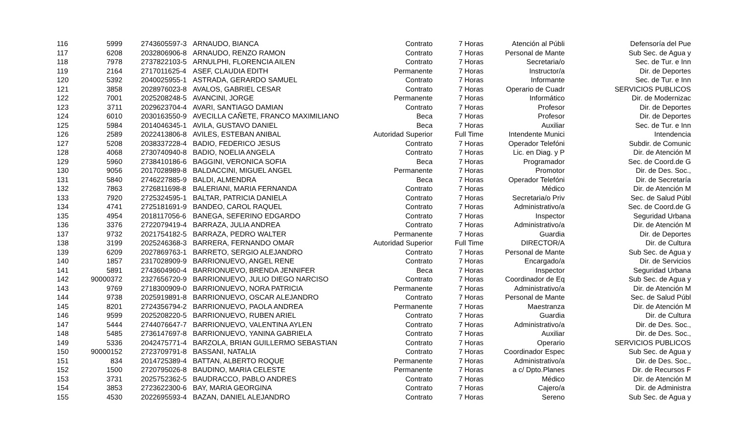| 116 | 5999 | 2743605597-3 | ARNAUDO, BIANCA | Contrato | 7 Horas | Atención al Públi | Defensoría del Pue |
| 117 | 6208 | 2032806906-8 | ARNAUDO, RENZO RAMON | Contrato | 7 Horas | Personal de Mante | Sub Sec. de Agua y |
| 118 | 7978 | 2737822103-5 | ARNULPHI, FLORENCIA AILEN | Contrato | 7 Horas | Secretaria/o | Sec. de Tur. e Inn |
| 119 | 2164 | 2717011625-4 | ASEF, CLAUDIA EDITH | Permanente | 7 Horas | Instructor/a | Dir. de Deportes |
| 120 | 5392 | 2040025955-1 | ASTRADA, GERARDO SAMUEL | Contrato | 7 Horas | Informante | Sec. de Tur. e Inn |
| 121 | 3858 | 2028976023-8 | AVALOS, GABRIEL CESAR | Contrato | 7 Horas | Operario de Cuadr | SERVICIOS PUBLICOS |
| 122 | 7001 | 2025208248-5 | AVANCINI, JORGE | Permanente | 7 Horas | Informático | Dir. de Modernizac |
| 123 | 3711 | 2029623704-4 | AVARI, SANTIAGO DAMIAN | Contrato | 7 Horas | Profesor | Dir. de Deportes |
| 124 | 6010 | 2030163550-9 | AVECILLA CAÑETE, FRANCO MAXIMILIANO | Beca | 7 Horas | Profesor | Dir. de Deportes |
| 125 | 5984 | 2014046345-1 | AVILA, GUSTAVO DANIEL | Beca | 7 Horas | Auxiliar | Sec. de Tur. e Inn |
| 126 | 2589 | 2022413806-8 | AVILES, ESTEBAN ANIBAL | Autoridad Superior | Full Time | Intendente Munici | Intendencia |
| 127 | 5208 | 2038337228-4 | BADIO, FEDERICO JESUS | Contrato | 7 Horas | Operador Telefóni | Subdir. de Comunic |
| 128 | 4068 | 2730740940-8 | BADIO, NOELIA ANGELA | Contrato | 7 Horas | Lic. en Diag. y P | Dir. de Atención M |
| 129 | 5960 | 2738410186-6 | BAGGINI, VERONICA SOFIA | Beca | 7 Horas | Programador | Sec. de Coord.de G |
| 130 | 9056 | 2017028989-8 | BALDACCINI, MIGUEL ANGEL | Permanente | 7 Horas | Promotor | Dir. de Des. Soc., |
| 131 | 5840 | 2746227885-9 | BALDI, ALMENDRA | Beca | 7 Horas | Operador Telefóni | Dir. de Secretaría |
| 132 | 7863 | 2726811698-8 | BALERIANI, MARIA FERNANDA | Contrato | 7 Horas | Médico | Dir. de Atención M |
| 133 | 7920 | 2725324595-1 | BALTAR, PATRICIA DANIELA | Contrato | 7 Horas | Secretaria/o Priv | Sec. de Salud Públ |
| 134 | 4741 | 2725181691-9 | BANDEO, CAROL RAQUEL | Contrato | 7 Horas | Administrativo/a | Sec. de Coord.de G |
| 135 | 4954 | 2018117056-6 | BANEGA, SEFERINO EDGARDO | Contrato | 7 Horas | Inspector | Seguridad Urbana |
| 136 | 3376 | 2722079419-4 | BARRAZA, JULIA ANDREA | Contrato | 7 Horas | Administrativo/a | Dir. de Atención M |
| 137 | 9732 | 2021754182-5 | BARRAZA, PEDRO WALTER | Permanente | 7 Horas | Guardia | Dir. de Deportes |
| 138 | 3199 | 2025246368-3 | BARRERA, FERNANDO OMAR | Autoridad Superior | Full Time | DIRECTOR/A | Dir. de Cultura |
| 139 | 6209 | 2027869763-1 | BARRETO, SERGIO ALEJANDRO | Contrato | 7 Horas | Personal de Mante | Sub Sec. de Agua y |
| 140 | 1857 | 2317028909-9 | BARRIONUEVO, ANGEL RENE | Contrato | 7 Horas | Encargado/a | Dir. de Servicios |
| 141 | 5891 | 2743604960-4 | BARRIONUEVO, BRENDA JENNIFER | Beca | 7 Horas | Inspector | Seguridad Urbana |
| 142 | 90000372 | 2327656720-9 | BARRIONUEVO, JULIO DIEGO NARCISO | Contrato | 7 Horas | Coordinador de Eq | Sub Sec. de Agua y |
| 143 | 9769 | 2718300909-0 | BARRIONUEVO, NORA PATRICIA | Permanente | 7 Horas | Administrativo/a | Dir. de Atención M |
| 144 | 9738 | 2025919891-8 | BARRIONUEVO, OSCAR ALEJANDRO | Contrato | 7 Horas | Personal de Mante | Sec. de Salud Públ |
| 145 | 8201 | 2724356794-2 | BARRIONUEVO, PAOLA ANDREA | Permanente | 7 Horas | Maestranza | Dir. de Atención M |
| 146 | 9599 | 2025208220-5 | BARRIONUEVO, RUBEN ARIEL | Contrato | 7 Horas | Guardia | Dir. de Cultura |
| 147 | 5444 | 2744076647-7 | BARRIONUEVO, VALENTINA AYLEN | Contrato | 7 Horas | Administrativo/a | Dir. de Des. Soc., |
| 148 | 5485 | 2736147697-8 | BARRIONUEVO, YANINA GABRIELA | Contrato | 7 Horas | Auxiliar | Dir. de Des. Soc., |
| 149 | 5336 | 2042475771-4 | BARZOLA, BRIAN GUILLERMO SEBASTIAN | Contrato | 7 Horas | Operario | SERVICIOS PUBLICOS |
| 150 | 90000152 | 2723709791-8 | BASSANI, NATALIA | Contrato | 7 Horas | Coordinador Espec | Sub Sec. de Agua y |
| 151 | 834 | 2014725389-4 | BATTAN, ALBERTO ROQUE | Permanente | 7 Horas | Administrativo/a | Dir. de Des. Soc., |
| 152 | 1500 | 2720795026-8 | BAUDINO, MARIA CELESTE | Permanente | 7 Horas | a c/ Dpto.Planes | Dir. de Recursos F |
| 153 | 3731 | 2025752362-5 | BAUDRACCO, PABLO ANDRES | Contrato | 7 Horas | Médico | Dir. de Atención M |
| 154 | 3853 | 2723622300-6 | BAY, MARIA GEORGINA | Contrato | 7 Horas | Cajero/a | Dir. de Administra |
| 155 | 4530 | 2022695593-4 | BAZAN, DANIEL ALEJANDRO | Contrato | 7 Horas | Sereno | Sub Sec. de Agua y |